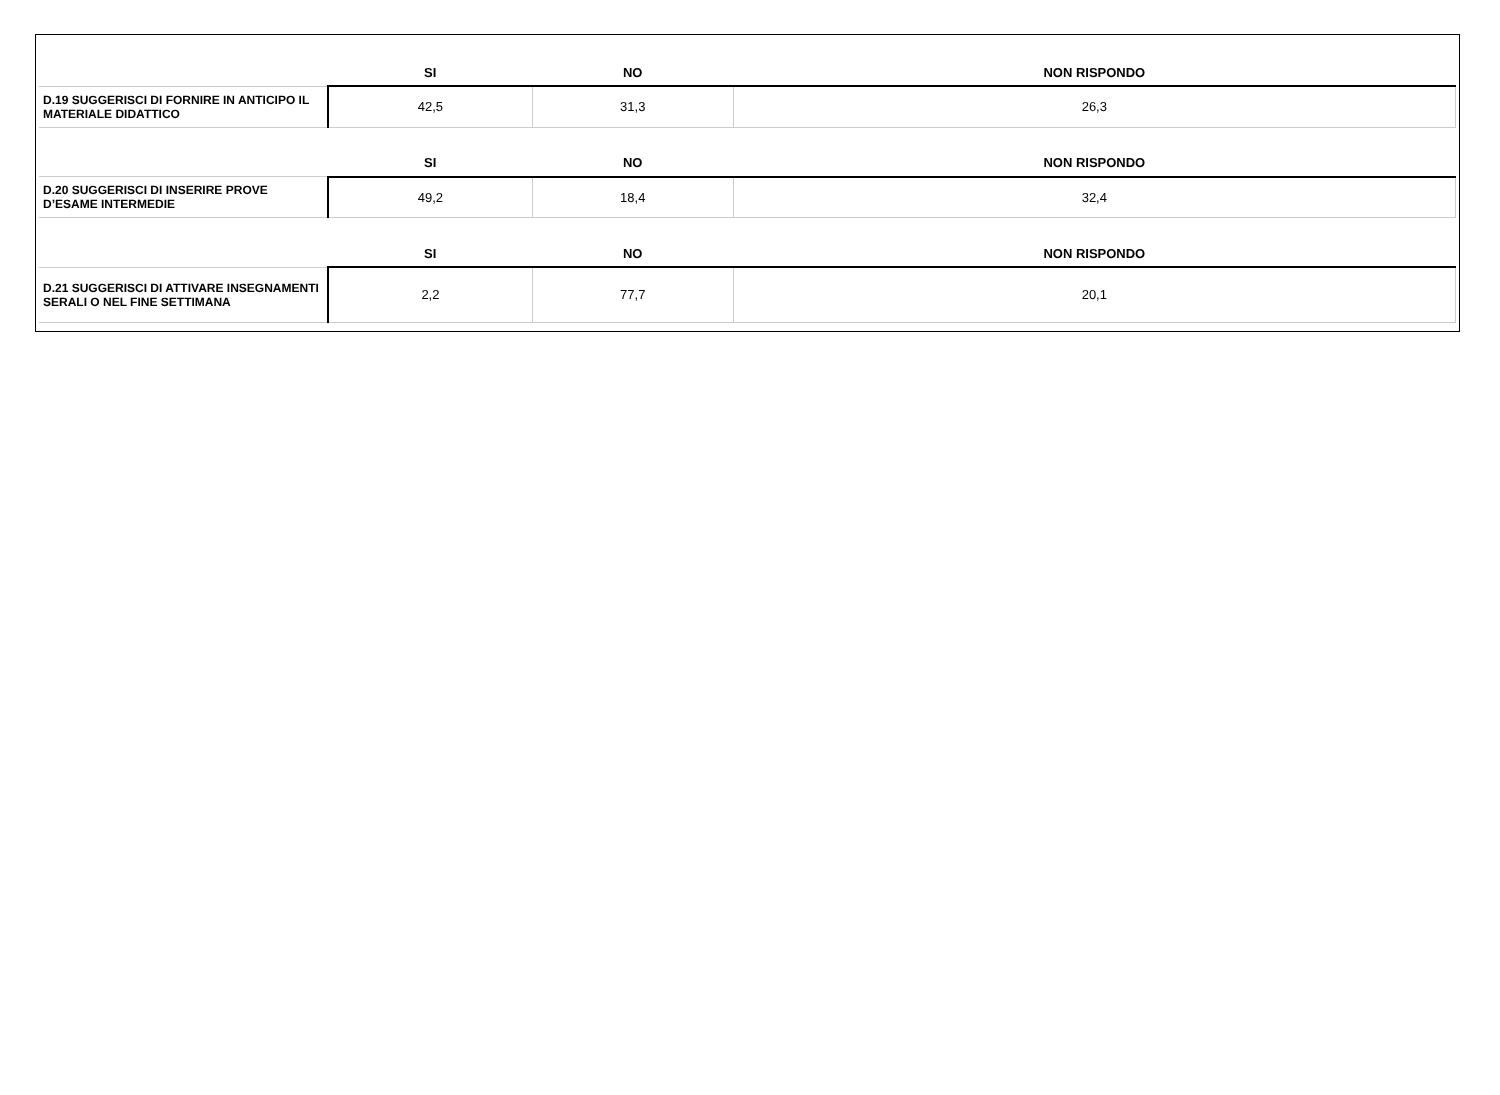| | SI | NO | NON RISPONDO |
| --- | --- | --- | --- |
| D.19 SUGGERISCI DI FORNIRE IN ANTICIPO IL MATERIALE DIDATTICO | 42,5 | 31,3 | 26,3 |
| | SI | NO | NON RISPONDO |
| D.20 SUGGERISCI DI INSERIRE PROVE D’ESAME INTERMEDIE | 49,2 | 18,4 | 32,4 |
| | SI | NO | NON RISPONDO |
| D.21 SUGGERISCI DI ATTIVARE INSEGNAMENTI SERALI O NEL FINE SETTIMANA | 2,2 | 77,7 | 20,1 |